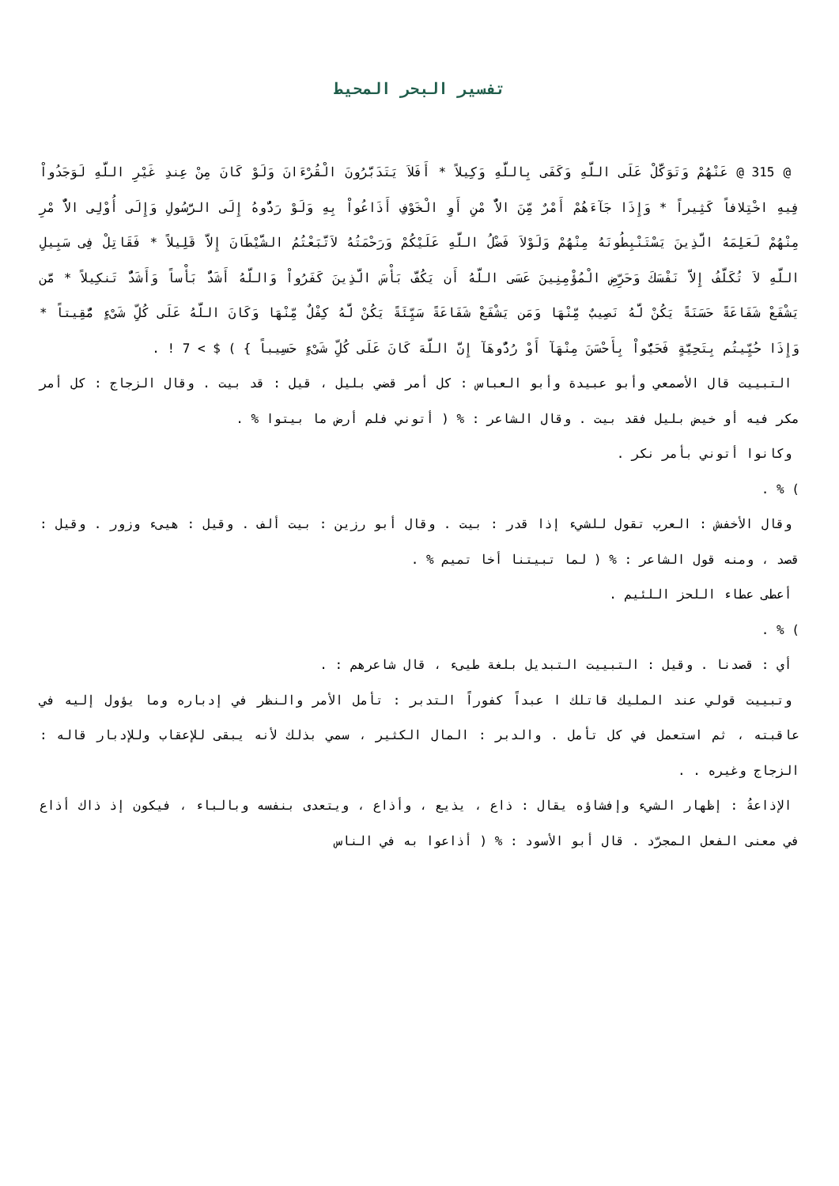تفسير البحر المحيط
@ 315 @ عَنْهُمْ وَتَوَكَّلْ عَلَى اللَّهِ وَكَفَى بِاللَّهِ وَكِيلاً * أَفَلاَ يَتَدَبَّرُونَ الْقُرْءَانَ وَلَوْ كَانَ مِنْ عِندِ غَيْرِ اللَّهِ لَوَجَدُواْ فِيهِ اخْتِلافاً كَثِيراً * وَإِذَا جَآءَهُمْ أَمْرٌ مِّنَ الاٌّ مْنِ أَوِ الْخَوْفِ أَذَاعُواْ بِهِ وَلَوْ رَدُّوهُ إِلَى الرَّسُولِ وَإِلَى أُوْلِى الاٌّ مْرِ مِنْهُمْ لَعَلِمَهُ الَّذِينَ يَسْتَنْبِطُونَهُ مِنْهُمْ وَلَوْلاَ فَضْلُ اللَّهِ عَلَيْكُمْ وَرَحْمَتُهُ لاَتَّبَعْتُمُ الشَّيْطَانَ إِلاَّ قَلِيلاً * فَقَاتِلْ فِى سَبِيلِ اللَّهِ لاَ تُكَلَّفُ إِلاَّ نَفْسَكَ وَحَرِّضِ الْمُؤْمِنِينَ عَسَى اللَّهُ أَن يَكُفَّ بَأْسَ الَّذِينَ كَفَرُواْ وَاللَّهُ أَشَدُّ بَأْساً وَأَشَدُّ تَنكِيلاً * مَّن يَشْفَعْ شَفَاعَةً حَسَنَةً يَكُنْ لَّهُ نَصِيبٌ مِّنْهَا وَمَن يَشْفَعْ شَفَاعَةً سَيِّئَةً يَكُنْ لَّهُ كِفْلٌ مِّنْهَا وَكَانَ اللَّهُ عَلَى كُلِّ شَىْءٍ مُّقِيتاً * وَإِذَا حُيِّيتُم بِتَحِيَّةٍ فَحَيُّواْ بِأَحْسَنَ مِنْهَآ أَوْ رُدُّوهَآ إِنَّ اللَّهَ كَانَ عَلَى كُلِّ شَىْءٍ حَسِيباً } ) $ > 7 ! .
التبييت قال الأصمعي وأبو عبيدة وأبو العباس : كل أمر قضي بليل ، قيل : قد بيت . وقال الزجاج : كل أمر مكر فيه أو خيض بليل فقد بيت . وقال الشاعر : % ( أتوني فلم أرض ما بيتوا % .
وكانوا أتوني بأمر نكر .
) % .
وقال الأخفش : العرب تقول للشيء إذا قدر : بيت . وقال أبو رزين : بيت ألف . وقيل : هيىء وزور . وقيل : قصد ، ومنه قول الشاعر : % ( لما تبيتنا أخا تميم % .
أعطى عطاء اللحز اللئيم .
) % .
أي : قصدنا . وقيل : التبييت التبديل بلغة طيىء ، قال شاعرهم : .
وتبييت قولي عند المليك قاتلك ا عبداً كفوراً التدبر : تأمل الأمر والنظر في إدباره وما يؤول إليه في عاقبته ، ثم استعمل في كل تأمل . والدبر : المال الكثير ، سمي بذلك لأنه يبقى للإعقاب وللإدبار قاله : الزجاج وغيره . .
الإذاعةُ : إظهار الشيء وإفشاؤه يقال : ذاع ، يذيع ، وأذاع ، ويتعدى بنفسه وبالباء ، فيكون إذ ذاك أذاع في معنى الفعل المجرّد . قال أبو الأسود : % ( أذاعوا به في الناس